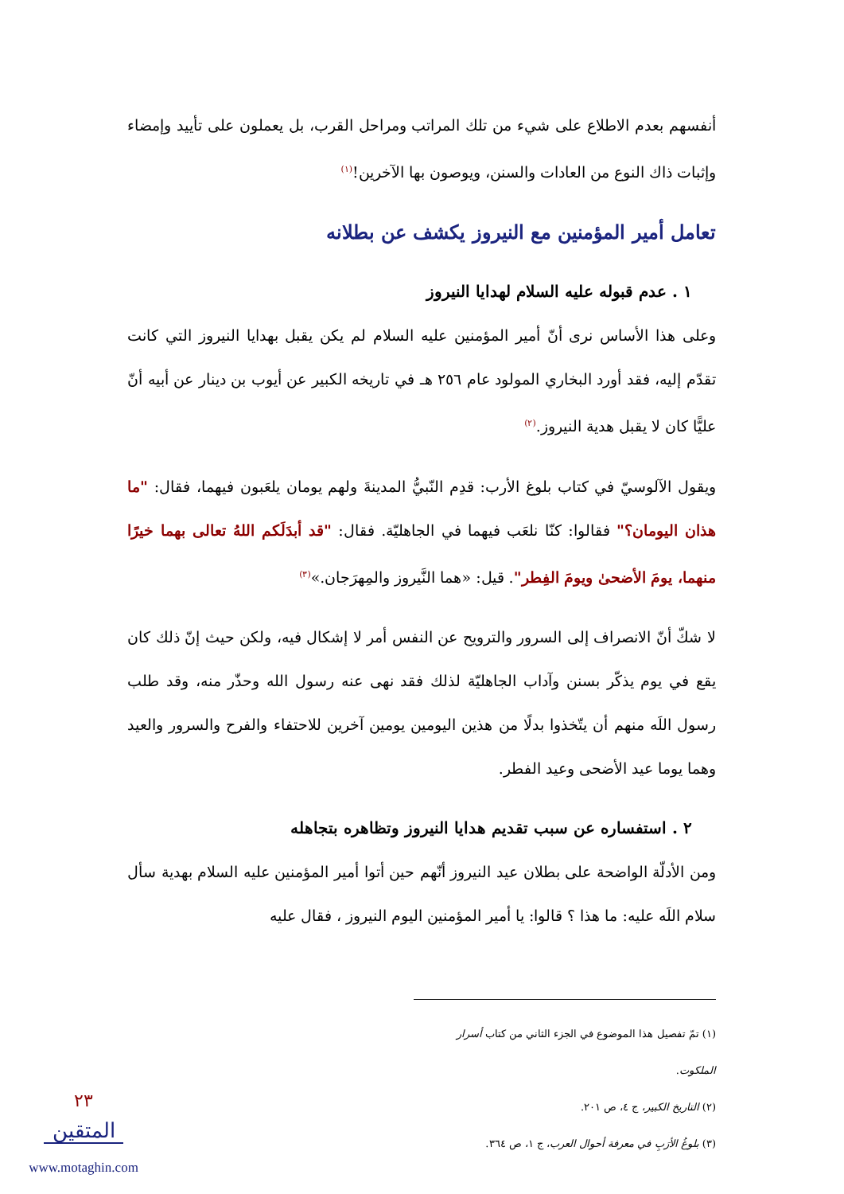أنفسهم بعدم الاطلاع على شيء من تلك المراتب ومراحل القرب، بل يعملون على تأييد وإمضاء وإثبات ذاك النوع من العادات والسنن، ويوصون بها الآخرين!<sup>(١)</sup>
تعامل أمير المؤمنين مع النيروز يكشف عن بطلانه
١ . عدم قبوله عليه السلام لهدايا النيروز
وعلى هذا الأساس نرى أنّ أمير المؤمنين عليه السلام لم يكن يقبل بهدايا النيروز التي كانت تقدّم إليه، فقد أورد البخاري المولود عام ٢٥٦ هـ في تاريخه الكبير عن أيوب بن دينار عن أبيه أنّ عليًّا كان لا يقبل هدية النيروز.<sup>(٢)</sup>
ويقول الآلوسيّ في كتاب بلوغ الأرب: قدِم النّبيُّ المدينةَ ولهم يومان يلعَبون فيهما، فقال: "ما هذان اليومان؟" فقالوا: كنّا نلعَب فيهما في الجاهليّة. فقال: "قد أبدَلَكم اللهُ تعالى بهما خيرًا منهما، يومَ الأضحىٰ ويومَ الفِطر". قيل: «هما النَّيروز والمِهرَجان.»<sup>(٣)</sup>
لا شكّ أنّ الانصراف إلى السرور والترويح عن النفس أمر لا إشكال فيه، ولكن حيث إنّ ذلك كان يقع في يوم يذكّر بسنن وآداب الجاهليّة لذلك فقد نهى عنه رسول الله وحذّر منه، وقد طلب رسول اللَه منهم أن يتّخذوا بدلًا من هذين اليومين يومين آخرين للاحتفاء والفرح والسرور والعيد وهما يوما عيد الأضحى وعيد الفطر.
٢ . استفساره عن سبب تقديم هدايا النيروز وتظاهره بتجاهله
ومن الأدلّة الواضحة على بطلان عيد النيروز أنّهم حين أتوا أمير المؤمنين عليه السلام بهدية سأل سلام اللَه عليه: ما هذا ؟ قالوا: يا أمير المؤمنين اليوم النيروز ، فقال عليه
(١) تمّ تفصيل هذا الموضوع في الجزء الثاني من كتاب أسرار الملكوت.
(٢) التاريخ الكبير، ج ٤، ص ٢٠١.
(٣) بلوغُ الأرَبِ في معرفة أحوال العرب، ج ١، ص ٣٦٤.
٢٣
المتقين
www.motaghin.com